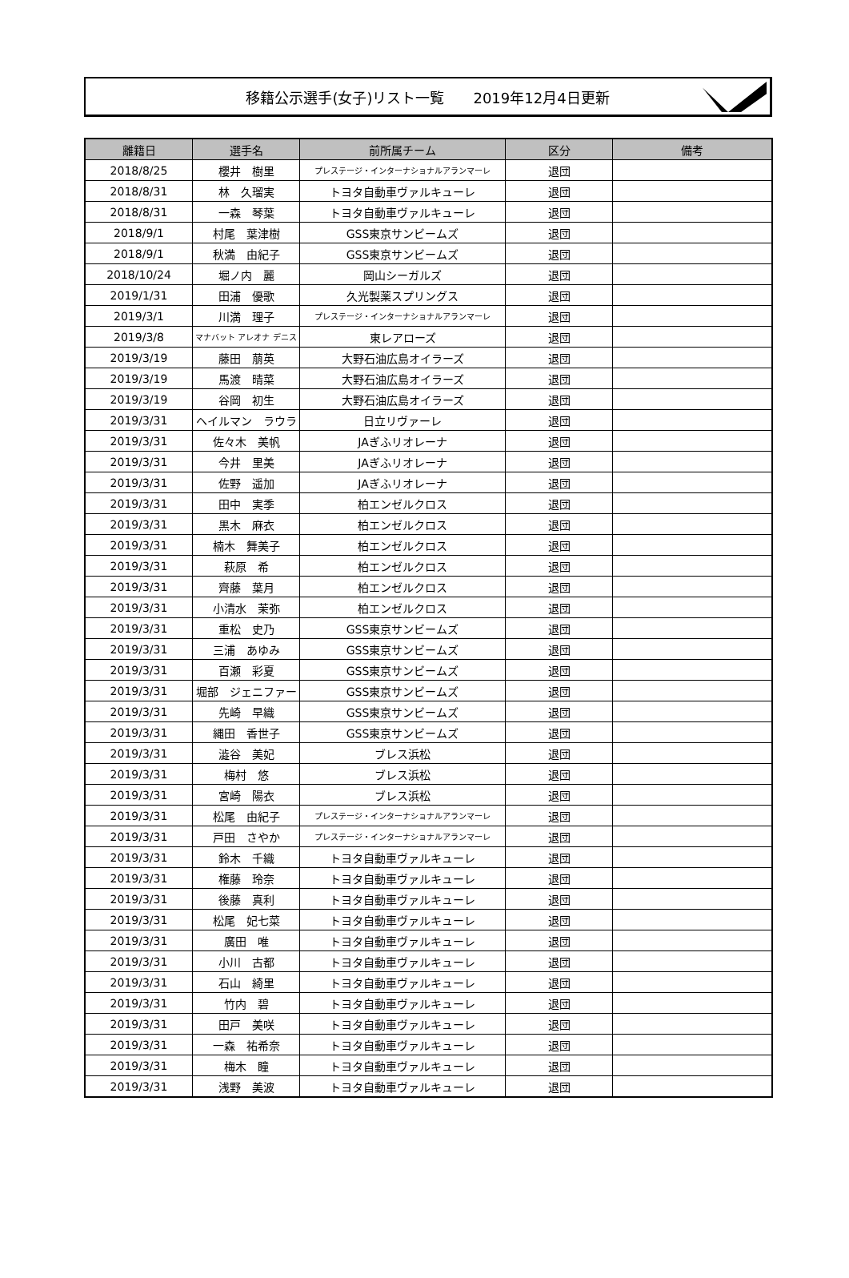移籍公示選手(女子)リスト一覧　　2019年12月4日更新
| 離籍日 | 選手名 | 前所属チーム | 区分 | 備考 |
| --- | --- | --- | --- | --- |
| 2018/8/25 | 櫻井 樹里 | プレステージ・インターナショナルアランマーレ | 退団 | |
| 2018/8/31 | 林 久瑠実 | トヨタ自動車ヴァルキューレ | 退団 | |
| 2018/8/31 | 一森 琴葉 | トヨタ自動車ヴァルキューレ | 退団 | |
| 2018/9/1 | 村尾 葉津樹 | GSS東京サンビームズ | 退団 | |
| 2018/9/1 | 秋満 由紀子 | GSS東京サンビームズ | 退団 | |
| 2018/10/24 | 堀ノ内 麗 | 岡山シーガルズ | 退団 | |
| 2019/1/31 | 田浦 優歌 | 久光製薬スプリングス | 退団 | |
| 2019/3/1 | 川満 理子 | プレステージ・インターナショナルアランマーレ | 退団 | |
| 2019/3/8 | マナバット アレオナ デニス | 東レアローズ | 退団 | |
| 2019/3/19 | 藤田 萠英 | 大野石油広島オイラーズ | 退団 | |
| 2019/3/19 | 馬渡 晴菜 | 大野石油広島オイラーズ | 退団 | |
| 2019/3/19 | 谷岡 初生 | 大野石油広島オイラーズ | 退団 | |
| 2019/3/31 | ヘイルマン ラウラ | 日立リヴァーレ | 退団 | |
| 2019/3/31 | 佐々木 美帆 | JAぎふリオレーナ | 退団 | |
| 2019/3/31 | 今井 里美 | JAぎふリオレーナ | 退団 | |
| 2019/3/31 | 佐野 遥加 | JAぎふリオレーナ | 退団 | |
| 2019/3/31 | 田中 実季 | 柏エンゼルクロス | 退団 | |
| 2019/3/31 | 黒木 麻衣 | 柏エンゼルクロス | 退団 | |
| 2019/3/31 | 楠木 舞美子 | 柏エンゼルクロス | 退団 | |
| 2019/3/31 | 萩原 希 | 柏エンゼルクロス | 退団 | |
| 2019/3/31 | 齊藤 葉月 | 柏エンゼルクロス | 退団 | |
| 2019/3/31 | 小清水 茉弥 | 柏エンゼルクロス | 退団 | |
| 2019/3/31 | 重松 史乃 | GSS東京サンビームズ | 退団 | |
| 2019/3/31 | 三浦 あゆみ | GSS東京サンビームズ | 退団 | |
| 2019/3/31 | 百瀬 彩夏 | GSS東京サンビームズ | 退団 | |
| 2019/3/31 | 堀部 ジェニファー | GSS東京サンビームズ | 退団 | |
| 2019/3/31 | 先崎 早織 | GSS東京サンビームズ | 退団 | |
| 2019/3/31 | 縄田 香世子 | GSS東京サンビームズ | 退団 | |
| 2019/3/31 | 澁谷 美妃 | ブレス浜松 | 退団 | |
| 2019/3/31 | 梅村 悠 | ブレス浜松 | 退団 | |
| 2019/3/31 | 宮崎 陽衣 | ブレス浜松 | 退団 | |
| 2019/3/31 | 松尾 由紀子 | プレステージ・インターナショナルアランマーレ | 退団 | |
| 2019/3/31 | 戸田 さやか | プレステージ・インターナショナルアランマーレ | 退団 | |
| 2019/3/31 | 鈴木 千織 | トヨタ自動車ヴァルキューレ | 退団 | |
| 2019/3/31 | 権藤 玲奈 | トヨタ自動車ヴァルキューレ | 退団 | |
| 2019/3/31 | 後藤 真利 | トヨタ自動車ヴァルキューレ | 退団 | |
| 2019/3/31 | 松尾 妃七菜 | トヨタ自動車ヴァルキューレ | 退団 | |
| 2019/3/31 | 廣田 唯 | トヨタ自動車ヴァルキューレ | 退団 | |
| 2019/3/31 | 小川 古都 | トヨタ自動車ヴァルキューレ | 退団 | |
| 2019/3/31 | 石山 綺里 | トヨタ自動車ヴァルキューレ | 退団 | |
| 2019/3/31 | 竹内 碧 | トヨタ自動車ヴァルキューレ | 退団 | |
| 2019/3/31 | 田戸 美咲 | トヨタ自動車ヴァルキューレ | 退団 | |
| 2019/3/31 | 一森 祐希奈 | トヨタ自動車ヴァルキューレ | 退団 | |
| 2019/3/31 | 梅木 瞳 | トヨタ自動車ヴァルキューレ | 退団 | |
| 2019/3/31 | 浅野 美波 | トヨタ自動車ヴァルキューレ | 退団 | |